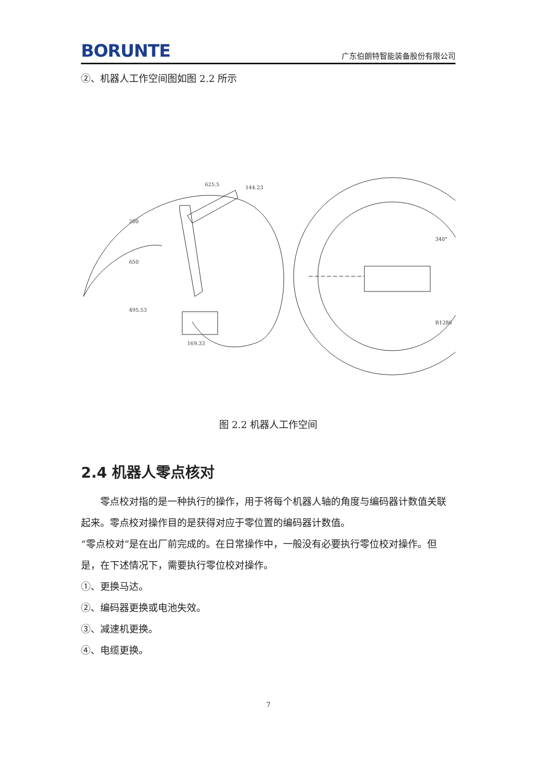BORUNTE
广东伯朗特智能装备股份有限公司
②、机器人工作空间图如图 2.2 所示
625.5
144.23
200
650
495.53
169.33
340°
R1286
图 2.2 机器人工作空间
2.4 机器人零点核对
零点校对指的是一种执行的操作，用于将每个机器人轴的角度与编码器计数值关联起来。零点校对操作目的是获得对应于零位置的编码器计数值。
“零点校对”是在出厂前完成的。在日常操作中，一般没有必要执行零位校对操作。但是，在下述情况下，需要执行零位校对操作。
①、更换马达。
②、编码器更换或电池失效。
③、减速机更换。
④、电缆更换。
7